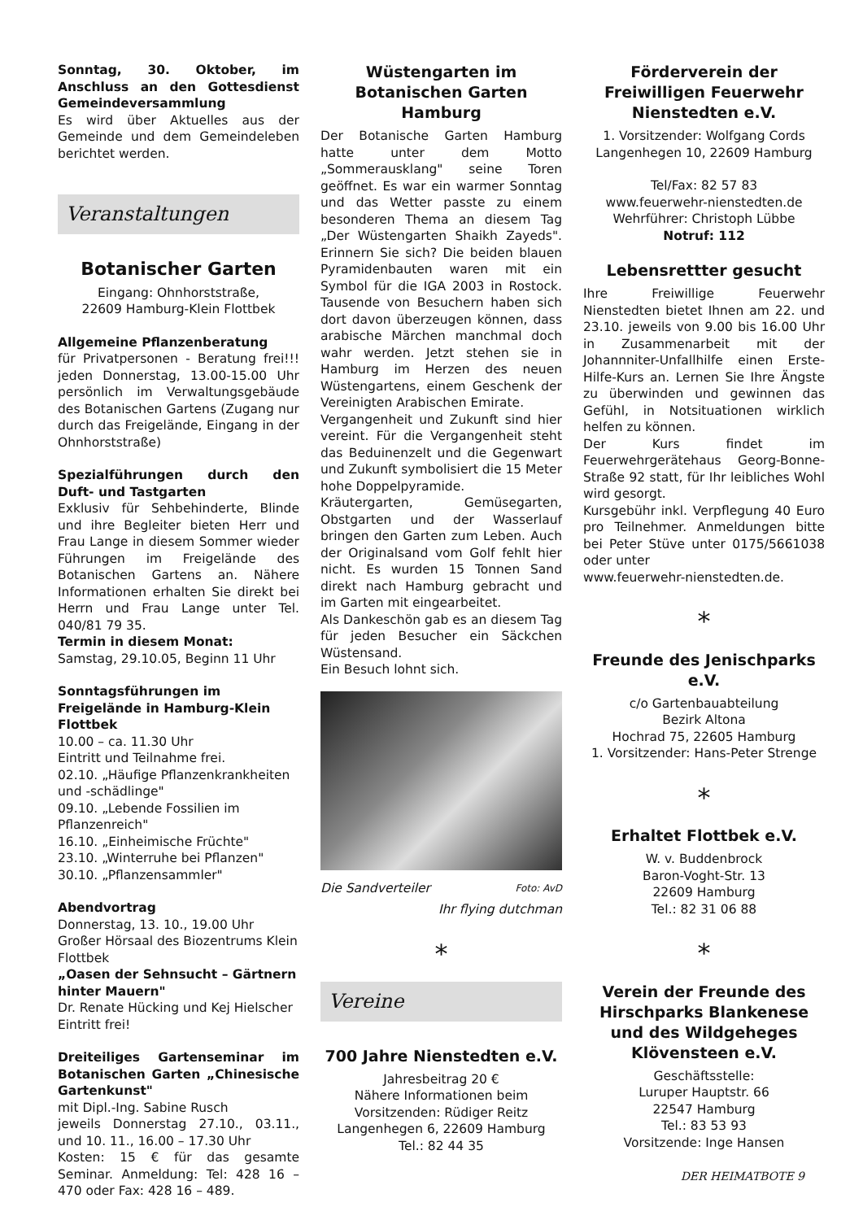Sonntag, 30. Oktober, im Anschluss an den Gottesdienst Gemeindeversammlung
Es wird über Aktuelles aus der Gemeinde und dem Gemeindeleben berichtet werden.
Veranstaltungen
Botanischer Garten
Eingang: Ohnhorststraße,
22609 Hamburg-Klein Flottbek
Allgemeine Pflanzenberatung
für Privatpersonen - Beratung frei!!! jeden Donnerstag, 13.00-15.00 Uhr persönlich im Verwaltungsgebäude des Botanischen Gartens (Zugang nur durch das Freigelände, Eingang in der Ohnhorststraße)
Spezialführungen durch den Duft- und Tastgarten
Exklusiv für Sehbehinderte, Blinde und ihre Begleiter bieten Herr und Frau Lange in diesem Sommer wieder Führungen im Freigelände des Botanischen Gartens an. Nähere Informationen erhalten Sie direkt bei Herrn und Frau Lange unter Tel. 040/81 79 35.
Termin in diesem Monat:
Samstag, 29.10.05, Beginn 11 Uhr
Sonntagsführungen im Freigelände in Hamburg-Klein Flottbek
10.00 – ca. 11.30 Uhr
Eintritt und Teilnahme frei.
02.10. „Häufige Pflanzenkrankheiten und -schädlinge"
09.10. „Lebende Fossilien im Pflanzenreich"
16.10. „Einheimische Früchte"
23.10. „Winterruhe bei Pflanzen"
30.10. „Pflanzensammler"
Abendvortrag
Donnerstag, 13. 10., 19.00 Uhr
Großer Hörsaal des Biozentrums Klein Flottbek
„Oasen der Sehnsucht – Gärtnern hinter Mauern"
Dr. Renate Hücking und Kej Hielscher
Eintritt frei!
Dreiteiliges Gartenseminar im Botanischen Garten „Chinesische Gartenkunst"
mit Dipl.-Ing. Sabine Rusch
jeweils Donnerstag 27.10., 03.11., und 10. 11., 16.00 – 17.30 Uhr
Kosten: 15 € für das gesamte Seminar. Anmeldung: Tel: 428 16 – 470 oder Fax: 428 16 – 489.
Wüstengarten im Botanischen Garten Hamburg
Der Botanische Garten Hamburg hatte unter dem Motto „Sommerausklang" seine Toren geöffnet. Es war ein warmer Sonntag und das Wetter passte zu einem besonderen Thema an diesem Tag „Der Wüstengarten Shaikh Zayeds". Erinnern Sie sich? Die beiden blauen Pyramidenbauten waren mit ein Symbol für die IGA 2003 in Rostock. Tausende von Besuchern haben sich dort davon überzeugen können, dass arabische Märchen manchmal doch wahr werden. Jetzt stehen sie in Hamburg im Herzen des neuen Wüstengartens, einem Geschenk der Vereinigten Arabischen Emirate.
Vergangenheit und Zukunft sind hier vereint. Für die Vergangenheit steht das Beduinenzelt und die Gegenwart und Zukunft symbolisiert die 15 Meter hohe Doppelpyramide.
Kräutergarten, Gemüsegarten, Obstgarten und der Wasserlauf bringen den Garten zum Leben. Auch der Originalsand vom Golf fehlt hier nicht. Es wurden 15 Tonnen Sand direkt nach Hamburg gebracht und im Garten mit eingearbeitet.
Als Dankeschön gab es an diesem Tag für jeden Besucher ein Säckchen Wüstensand.
Ein Besuch lohnt sich.
Die Sandverteiler Foto: AvD
Ihr flying dutchman
*
Vereine
700 Jahre Nienstedten e.V.
Jahresbeitrag 20 €
Nähere Informationen beim Vorsitzenden: Rüdiger Reitz
Langenhegen 6, 22609 Hamburg
Tel.: 82 44 35
Förderverein der Freiwilligen Feuerwehr Nienstedten e.V.
1. Vorsitzender: Wolfgang Cords
Langenhegen 10, 22609 Hamburg
Tel/Fax: 82 57 83
www.feuerwehr-nienstedten.de
Wehrführer: Christoph Lübbe
Notruf: 112
Lebensrettter gesucht
Ihre Freiwillige Feuerwehr Nienstedten bietet Ihnen am 22. und 23.10. jeweils von 9.00 bis 16.00 Uhr in Zusammenarbeit mit der Johannniter-Unfallhilfe einen Erste-Hilfe-Kurs an. Lernen Sie Ihre Ängste zu überwinden und gewinnen das Gefühl, in Notsituationen wirklich helfen zu können.
Der Kurs findet im Feuerwehrgerätehaus Georg-Bonne-Straße 92 statt, für Ihr leibliches Wohl wird gesorgt.
Kursgebühr inkl. Verpflegung 40 Euro pro Teilnehmer. Anmeldungen bitte bei Peter Stüve unter 0175/5661038 oder unter
www.feuerwehr-nienstedten.de.
*
Freunde des Jenischparks e.V.
c/o Gartenbauabteilung
Bezirk Altona
Hochrad 75, 22605 Hamburg
1. Vorsitzender: Hans-Peter Strenge
*
Erhaltet Flottbek e.V.
W. v. Buddenbrock
Baron-Voght-Str. 13
22609 Hamburg
Tel.: 82 31 06 88
*
Verein der Freunde des Hirschparks Blankenese und des Wildgeheges Klövensteen e.V.
Geschäftsstelle:
Luruper Hauptstr. 66
22547 Hamburg
Tel.: 83 53 93
Vorsitzende: Inge Hansen
DER HEIMATBOTE 9